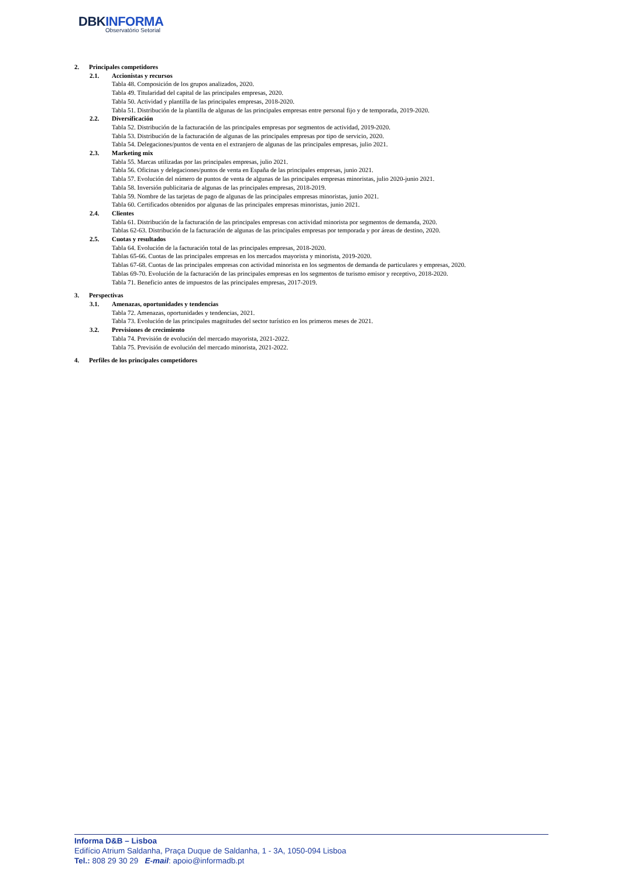DBKINFORMA
Observatório Setorial
2. Principales competidores
2.1. Accionistas y recursos
Tabla 48. Composición de los grupos analizados, 2020.
Tabla 49. Titularidad del capital de las principales empresas, 2020.
Tabla 50. Actividad y plantilla de las principales empresas, 2018-2020.
Tabla 51. Distribución de la plantilla de algunas de las principales empresas entre personal fijo y de temporada, 2019-2020.
2.2. Diversificación
Tabla 52. Distribución de la facturación de las principales empresas por segmentos de actividad, 2019-2020.
Tabla 53. Distribución de la facturación de algunas de las principales empresas por tipo de servicio, 2020.
Tabla 54. Delegaciones/puntos de venta en el extranjero de algunas de las principales empresas, julio 2021.
2.3. Marketing mix
Tabla 55. Marcas utilizadas por las principales empresas, julio 2021.
Tabla 56. Oficinas y delegaciones/puntos de venta en España de las principales empresas, junio 2021.
Tabla 57. Evolución del número de puntos de venta de algunas de las principales empresas minoristas, julio 2020-junio 2021.
Tabla 58. Inversión publicitaria de algunas de las principales empresas, 2018-2019.
Tabla 59. Nombre de las tarjetas de pago de algunas de las principales empresas minoristas, junio 2021.
Tabla 60. Certificados obtenidos por algunas de las principales empresas minoristas, junio 2021.
2.4. Clientes
Tabla 61. Distribución de la facturación de las principales empresas con actividad minorista por segmentos de demanda, 2020.
Tablas 62-63. Distribución de la facturación de algunas de las principales empresas por temporada y por áreas de destino, 2020.
2.5. Cuotas y resultados
Tabla 64. Evolución de la facturación total de las principales empresas, 2018-2020.
Tablas 65-66. Cuotas de las principales empresas en los mercados mayorista y minorista, 2019-2020.
Tablas 67-68. Cuotas de las principales empresas con actividad minorista en los segmentos de demanda de particulares y empresas, 2020.
Tablas 69-70. Evolución de la facturación de las principales empresas en los segmentos de turismo emisor y receptivo, 2018-2020.
Tabla 71. Beneficio antes de impuestos de las principales empresas, 2017-2019.
3. Perspectivas
3.1. Amenazas, oportunidades y tendencias
Tabla 72. Amenazas, oportunidades y tendencias, 2021.
Tabla 73. Evolución de las principales magnitudes del sector turístico en los primeros meses de 2021.
3.2. Previsiones de crecimiento
Tabla 74. Previsión de evolución del mercado mayorista, 2021-2022.
Tabla 75. Previsión de evolución del mercado minorista, 2021-2022.
4. Perfiles de los principales competidores
Informa D&B – Lisboa
Edifício Atrium Saldanha, Praça Duque de Saldanha, 1 - 3A, 1050-094 Lisboa
Tel.: 808 29 30 29 E-mail: apoio@informadb.pt